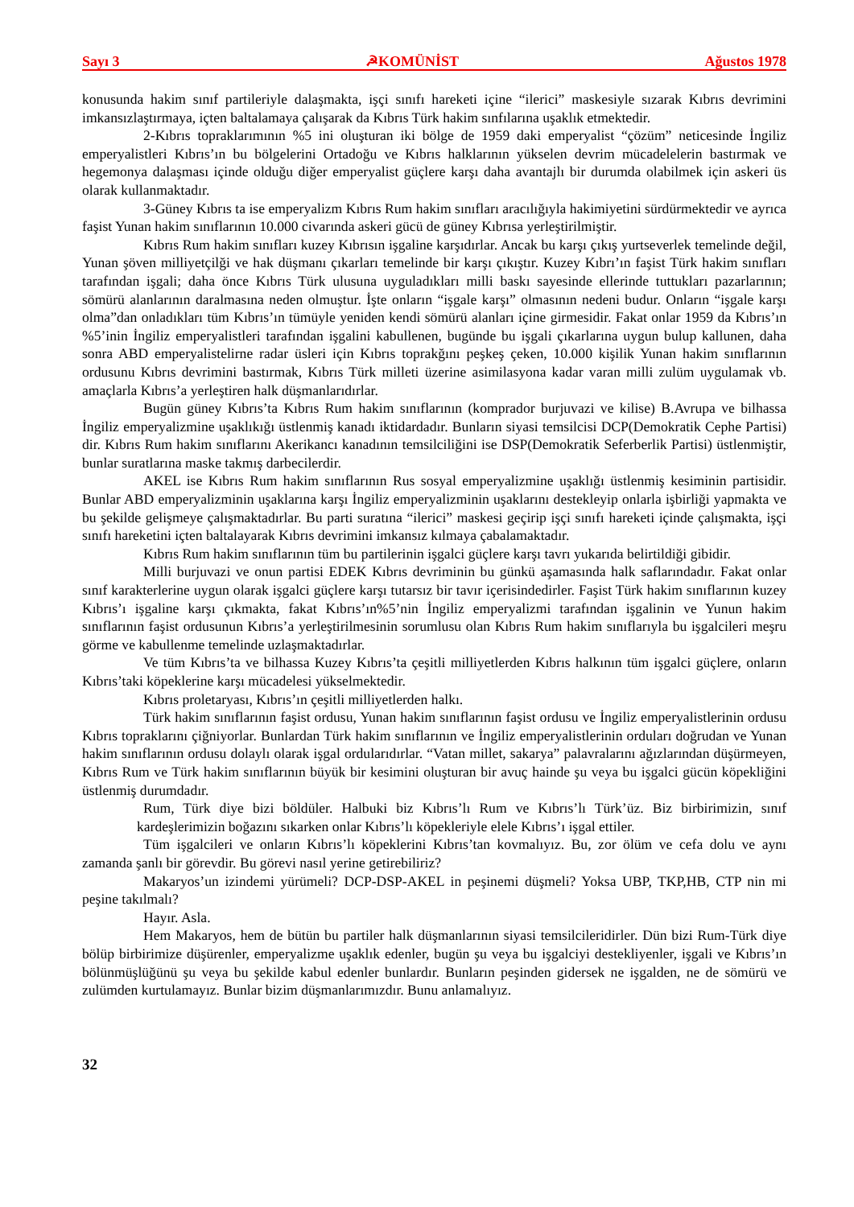Sayı 3 ☭KOMÜNİST Ağustos 1978
konusunda hakim sınıf partileriyle dalaşmakta, işçi sınıfı hareketi içine “ilerici” maskesiyle sızarak Kıbrıs devrimini imkansızlaştırmaya, içten baltalamaya çalışarak da Kıbrıs Türk hakim sınfılarına uşaklık etmektedir.
2-Kıbrıs topraklarımının %5 ini oluşturan iki bölge de 1959 daki emperyalist “çözüm” neticesinde İngiliz emperyalistleri Kıbrıs’ın bu bölgelerini Ortadoğu ve Kıbrıs halklarının yükselen devrim mücadelelerin bastırmak ve hegemonya dalaşması içinde olduğu diğer emperyalist güçlere karşı daha avantajlı bir durumda olabilmek için askeri üs olarak kullanmaktadır.
3-Güney Kıbrıs ta ise emperyalizm Kıbrıs Rum hakim sınıfları aracılığıyla hakimiyetini sürdürmektedir ve ayrıca faşist Yunan hakim sınıflarının 10.000 civarında askeri gücü de güney Kıbrısa yerleştirilmiştir.
Kıbrıs Rum hakim sınıfları kuzey Kıbrısın işgaline karşıdırlar. Ancak bu karşı çıkış yurtseverlek temelinde değil, Yunan şöven milliyetçilği ve hak düşmanı çıkarları temelinde bir karşı çıkıştır. Kuzey Kıbrı’ın faşist Türk hakim sınıfları tarafından işgali; daha önce Kıbrıs Türk ulusuna uyguladıkları milli baskı sayesinde ellerinde tuttukları pazarlarının; sömürü alanlarının daralmasına neden olmuştur. İşte onların “işgale karşı” olmasının nedeni budur. Onların “işgale karşı olma”dan onladıkları tüm Kıbrıs’ın tümüyle yeniden kendi sömürü alanları içine girmesidir. Fakat onlar 1959 da Kıbrıs’ın %5’inin İngiliz emperyalistleri tarafından işgalini kabullenen, bugünde bu işgali çıkarlarına uygun bulup kallunen, daha sonra ABD emperyalistelirne radar üsleri için Kıbrıs toprakğını peşkeş çeken, 10.000 kişilik Yunan hakim sınıflarının ordusunu Kıbrıs devrimini bastırmak, Kıbrıs Türk milleti üzerine asimilasyona kadar varan milli zulüm uygulamak vb. amaçlarla Kıbrıs’a yerleştiren halk düşmanlarıdırlar.
Bugün güney Kıbrıs’ta Kıbrıs Rum hakim sınıflarının (komprador burjuvazi ve kilise) B.Avrupa ve bilhassa İngiliz emperyalizmine uşaklıkığı üstlenmiş kanadı iktidardadır. Bunların siyasi temsilcisi DCP(Demokratik Cephe Partisi) dir. Kıbrıs Rum hakim sınıflarını Akerikancı kanadının temsilciliğini ise DSP(Demokratik Seferberlik Partisi) üstlenmiştir, bunlar suratlarına maske takmış darbecilerdir.
AKEL ise Kıbrıs Rum hakim sınıflarının Rus sosyal emperyalizmine uşaklığı üstlenmiş kesiminin partisidir. Bunlar ABD emperyalizminin uşaklarına karşı İngiliz emperyalizminin uşaklarını destekleyip onlarla işbirliği yapmakta ve bu şekilde gelişmeye çalışmaktadırlar. Bu parti suratına “ilerici” maskesi geçirip işçi sınıfı hareketi içinde çalışmakta, işçi sınıfı hareketini içten baltalayarak Kıbrıs devrimini imkansız kılmaya çabalamaktadır.
Kıbrıs Rum hakim sınıflarının tüm bu partilerinin işgalci güçlere karşı tavrı yukarıda belirtildiği gibidir.
Milli burjuvazi ve onun partisi EDEK Kıbrıs devriminin bu günkü aşamasında halk saflarındadır. Fakat onlar sınıf karakterlerine uygun olarak işgalci güçlere karşı tutarsız bir tavır içerisindedirler. Faşist Türk hakim sınıflarının kuzey Kıbrıs’ı işgaline karşı çıkmakta, fakat Kıbrıs’ın%5’nin İngiliz emperyalizmi tarafından işgalinin ve Yunun hakim sınıflarının faşist ordusunun Kıbrıs’a yerleştirilmesinin sorumlusu olan Kıbrıs Rum hakim sınıflarıyla bu işgalcileri meşru görme ve kabullenme temelinde uzlaşmaktadırlar.
Ve tüm Kıbrıs’ta ve bilhassa Kuzey Kıbrıs’ta çeşitli milliyetlerden Kıbrıs halkının tüm işgalci güçlere, onların Kıbrıs’taki köpeklerine karşı mücadelesi yükselmektedir.
Kıbrıs proletaryası, Kıbrıs’ın çeşitli milliyetlerden halkı.
Türk hakim sınıflarının faşist ordusu, Yunan hakim sınıflarının faşist ordusu ve İngiliz emperyalistlerinin ordusu Kıbrıs topraklarını çiğniyorlar. Bunlardan Türk hakim sınıflarının ve İngiliz emperyalistlerinin orduları doğrudan ve Yunan hakim sınıflarının ordusu dolaylı olarak işgal ordularıdırlar. “Vatan millet, sakarya” palavralarını ağızlarından düşürmeyen, Kıbrıs Rum ve Türk hakim sınıflarının büyük bir kesimini oluşturan bir avuç hainde şu veya bu işgalci gücün köpekliğini üstlenmiş durumdadır.
Rum, Türk diye bizi böldüler. Halbuki biz Kıbrıs’lı Rum ve Kıbrıs’lı Türk’üz. Biz birbirimizin, sınıf kardeşlerimizin boğazını sıkarken onlar Kıbrıs’lı köpekleriyle elele Kıbrıs’ı işgal ettiler.
Tüm işgalcileri ve onların Kıbrıs’lı köpeklerini Kıbrıs’tan kovmalıyız. Bu, zor ölüm ve cefa dolu ve aynı zamanda şanlı bir görevdir. Bu görevi nasıl yerine getirebiliriz?
Makaryos’un izindemi yürümeli? DCP-DSP-AKEL in peşinemi düşmeli? Yoksa UBP, TKP,HB, CTP nin mi peşine takılmalı?
Hayır. Asla.
Hem Makaryos, hem de bütün bu partiler halk düşmanlarının siyasi temsilcileridirler. Dün bizi Rum-Türk diye bölüp birbirimize düşürenler, emperyalizme uşaklık edenler, bugün şu veya bu işgalciyi destekliyenler, işgali ve Kıbrıs’ın bölünmüşlüğünü şu veya bu şekilde kabul edenler bunlardır. Bunların peşinden gidersek ne işgalden, ne de sömürü ve zulümden kurtulamayız. Bunlar bizim düşmanlarımızdır. Bunu anlamalıyız.
32